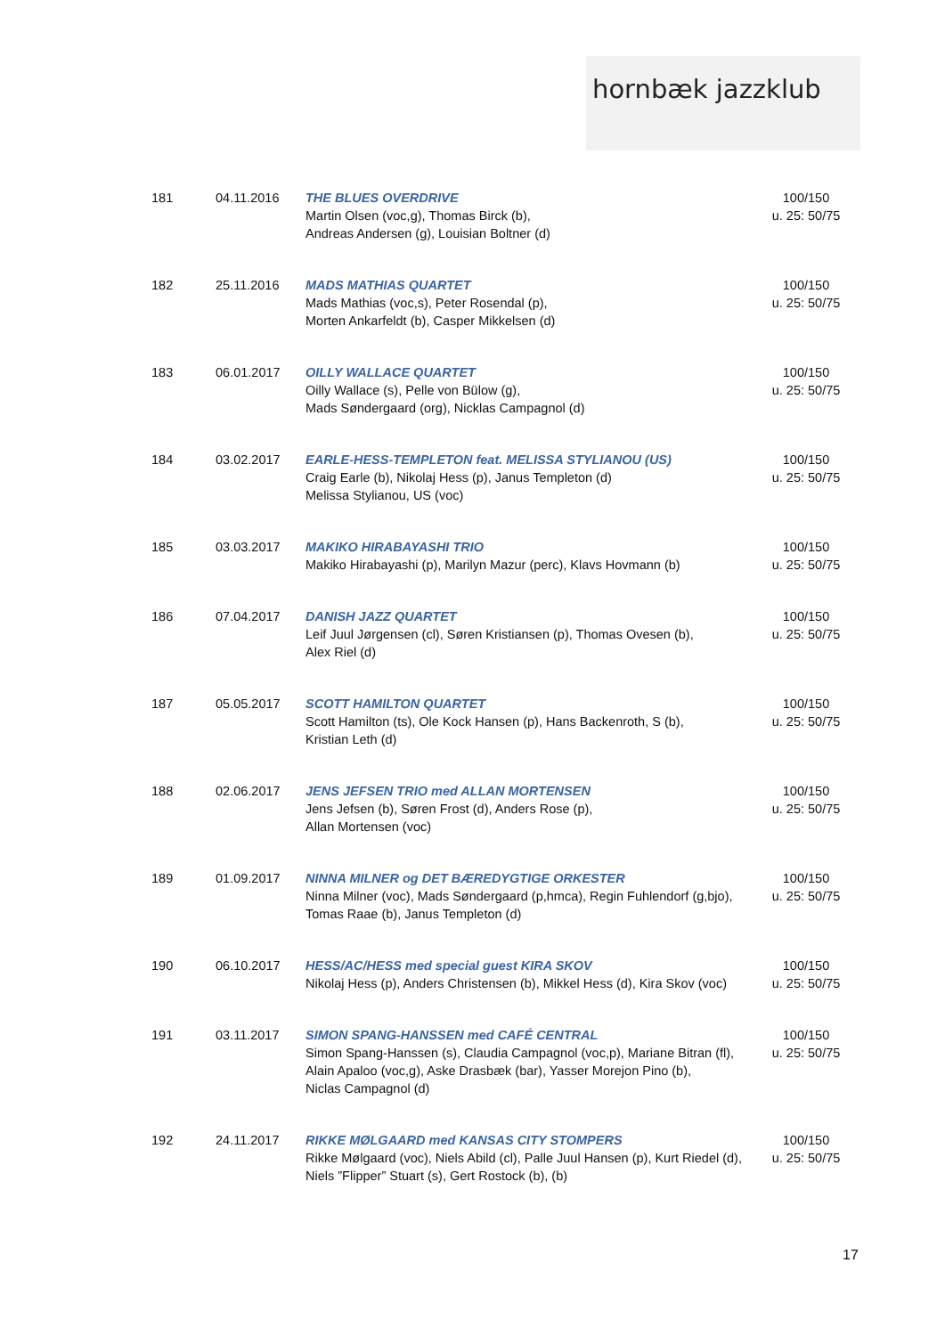hornbæk jazzklub
| 181 | 04.11.2016 | THE BLUES OVERDRIVE Martin Olsen (voc,g), Thomas Birck (b), Andreas Andersen (g), Louisian Boltner (d) | 100/150 u. 25: 50/75 |
| 182 | 25.11.2016 | MADS MATHIAS QUARTET Mads Mathias (voc,s), Peter Rosendal (p), Morten Ankarfeldt (b), Casper Mikkelsen (d) | 100/150 u. 25: 50/75 |
| 183 | 06.01.2017 | OILLY WALLACE QUARTET Oilly Wallace (s), Pelle von Bülow (g), Mads Søndergaard (org), Nicklas Campagnol (d) | 100/150 u. 25: 50/75 |
| 184 | 03.02.2017 | EARLE-HESS-TEMPLETON feat. MELISSA STYLIANOU (US) Craig Earle (b), Nikolaj Hess (p), Janus Templeton (d) Melissa Stylianou, US (voc) | 100/150 u. 25: 50/75 |
| 185 | 03.03.2017 | MAKIKO HIRABAYASHI TRIO Makiko Hirabayashi (p), Marilyn Mazur (perc), Klavs Hovmann (b) | 100/150 u. 25: 50/75 |
| 186 | 07.04.2017 | DANISH JAZZ QUARTET Leif Juul Jørgensen (cl), Søren Kristiansen (p), Thomas Ovesen (b), Alex Riel (d) | 100/150 u. 25: 50/75 |
| 187 | 05.05.2017 | SCOTT HAMILTON QUARTET Scott Hamilton (ts), Ole Kock Hansen (p), Hans Backenroth, S (b), Kristian Leth (d) | 100/150 u. 25: 50/75 |
| 188 | 02.06.2017 | JENS JEFSEN TRIO med ALLAN MORTENSEN Jens Jefsen (b), Søren Frost (d), Anders Rose (p), Allan Mortensen (voc) | 100/150 u. 25: 50/75 |
| 189 | 01.09.2017 | NINNA MILNER og DET BÆREDYGTIGE ORKESTER Ninna Milner (voc), Mads Søndergaard (p,hmca), Regin Fuhlendorf (g,bjo), Tomas Raae (b), Janus Templeton (d) | 100/150 u. 25: 50/75 |
| 190 | 06.10.2017 | HESS/AC/HESS med special guest KIRA SKOV Nikolaj Hess (p), Anders Christensen (b), Mikkel Hess (d), Kira Skov (voc) | 100/150 u. 25: 50/75 |
| 191 | 03.11.2017 | SIMON SPANG-HANSSEN med CAFÉ CENTRAL Simon Spang-Hanssen (s), Claudia Campagnol (voc,p), Mariane Bitran (fl), Alain Apaloo (voc,g), Aske Drasbæk (bar), Yasser Morejon Pino (b), Niclas Campagnol (d) | 100/150 u. 25: 50/75 |
| 192 | 24.11.2017 | RIKKE MØLGAARD med KANSAS CITY STOMPERS Rikke Mølgaard (voc), Niels Abild (cl), Palle Juul Hansen (p), Kurt Riedel (d), Niels ”Flipper” Stuart (s), Gert Rostock (b), (b) | 100/150 u. 25: 50/75 |
17